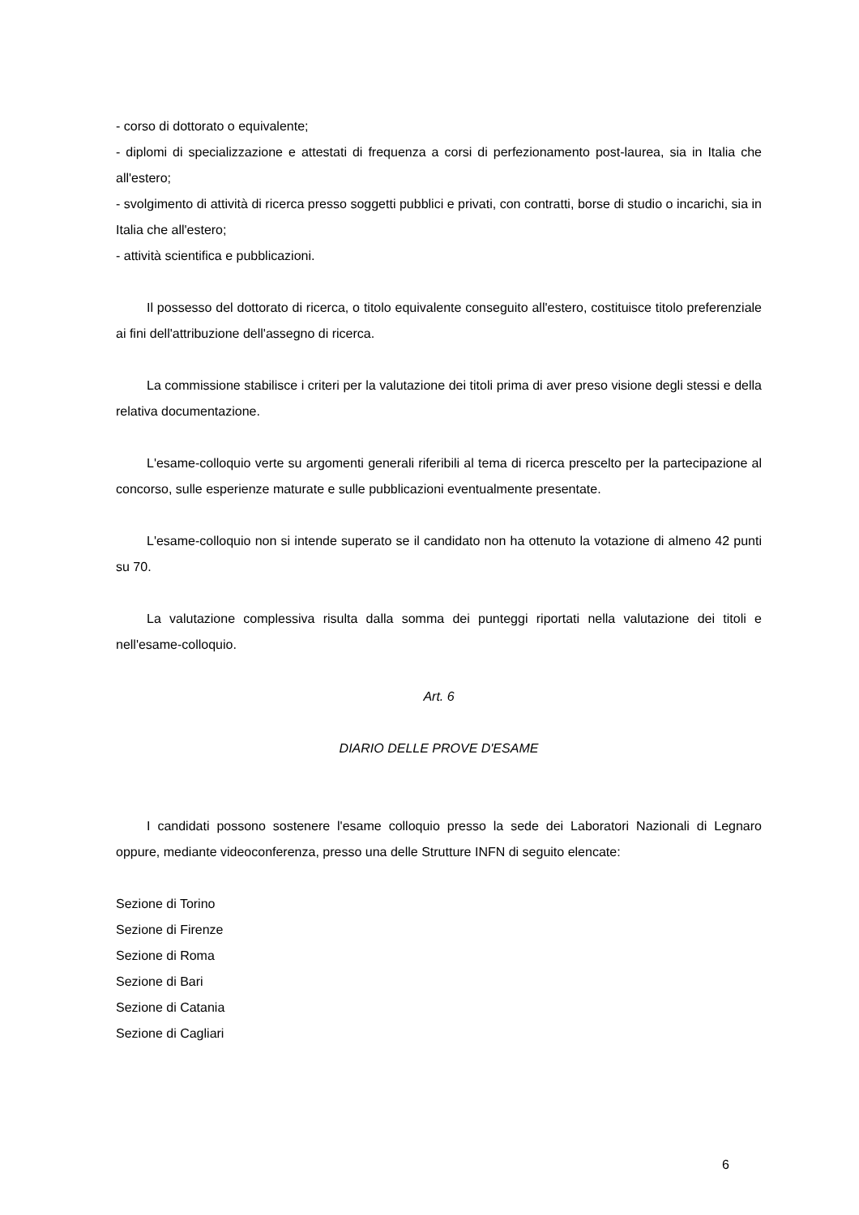- corso di dottorato o equivalente;
- diplomi di specializzazione e attestati di frequenza a corsi di perfezionamento post-laurea, sia in Italia che all'estero;
- svolgimento di attività di ricerca presso soggetti pubblici e privati, con contratti, borse di studio o incarichi, sia in Italia che all'estero;
- attività scientifica e pubblicazioni.
Il possesso del dottorato di ricerca, o titolo equivalente conseguito all'estero, costituisce titolo preferenziale ai fini dell'attribuzione dell'assegno di ricerca.
La commissione stabilisce i criteri per la valutazione dei titoli prima di aver preso visione degli stessi e della relativa documentazione.
L'esame-colloquio verte su argomenti generali riferibili al tema di ricerca prescelto per la partecipazione al concorso, sulle esperienze maturate e sulle pubblicazioni eventualmente presentate.
L'esame-colloquio non si intende superato se il candidato non ha ottenuto la votazione di almeno 42 punti su 70.
La valutazione complessiva risulta dalla somma dei punteggi riportati nella valutazione dei titoli e nell'esame-colloquio.
Art. 6
DIARIO DELLE PROVE D'ESAME
I candidati possono sostenere l'esame colloquio presso la sede dei Laboratori Nazionali di Legnaro oppure, mediante videoconferenza, presso una delle Strutture INFN di seguito elencate:
Sezione di Torino
Sezione di Firenze
Sezione di Roma
Sezione di Bari
Sezione di Catania
Sezione di Cagliari
6